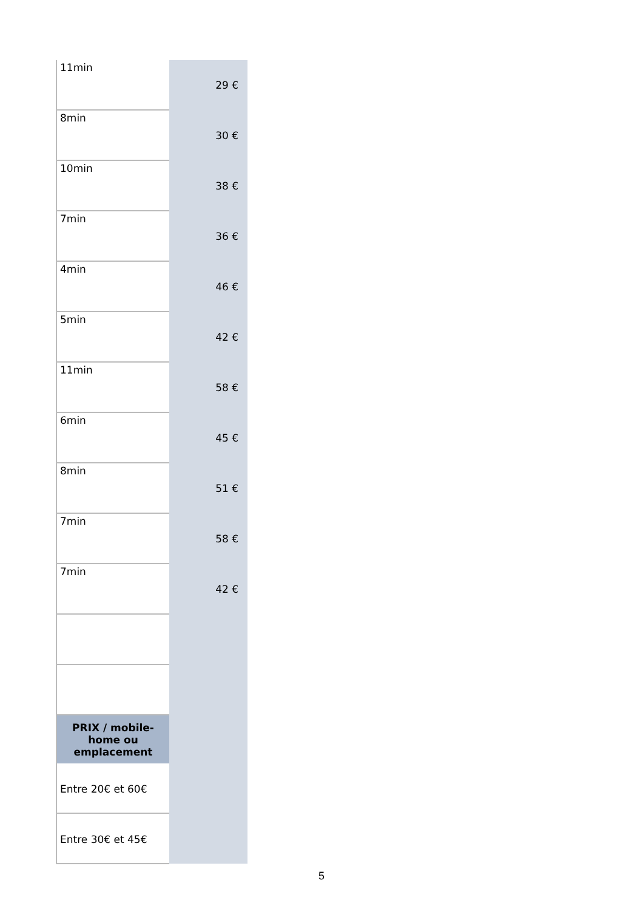| 11min | 29 € |
| 8min | 30 € |
| 10min | 38 € |
| 7min | 36 € |
| 4min | 46 € |
| 5min | 42 € |
| 11min | 58 € |
| 6min | 45 € |
| 8min | 51 € |
| 7min | 58 € |
| 7min | 42 € |
| PRIX / mobile- home ou emplacement | |
| Entre 20€ et 60€ | |
| Entre 30€ et 45€ | |
5